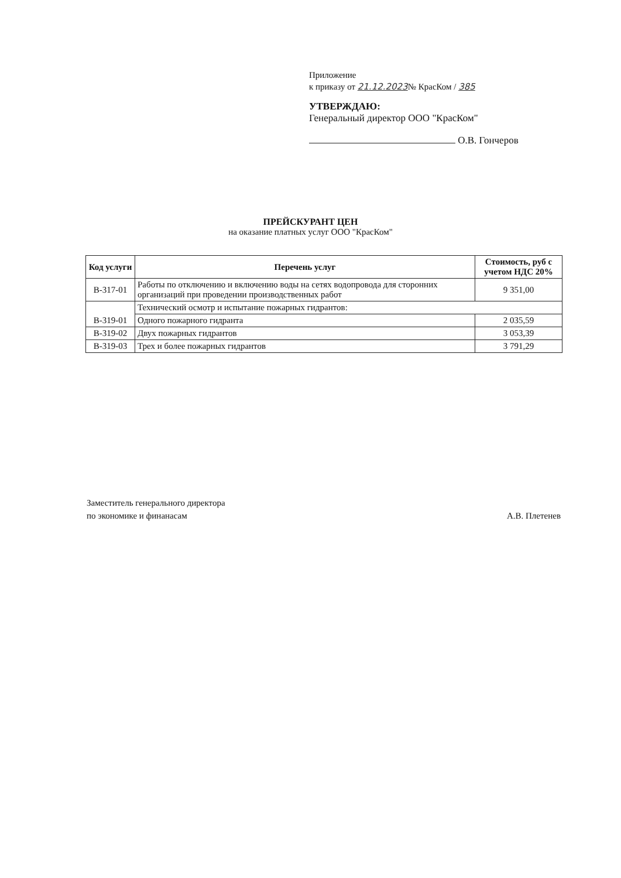Приложение
к приказу от 21.12.2023№ КрасКом / 385
УТВЕРЖДАЮ:
Генеральный директор ООО "КрасКом"
О.В. Гончеров
ПРЕЙСКУРАНТ ЦЕН
на оказание платных услуг ООО "КрасКом"
| Код услуги | Перечень услуг | Стоимость, руб с учетом НДС 20% |
| --- | --- | --- |
| В-317-01 | Работы по отключению и включению воды на сетях водопровода для сторонних организаций при проведении производственных работ | 9 351,00 |
| В-319-01 | Технический осмотр и испытание пожарных гидрантов: | |
| | Одного пожарного гидранта | 2 035,59 |
| В-319-02 | Двух пожарных гидрантов | 3 053,39 |
| В-319-03 | Трех и более пожарных гидрантов | 3 791,29 |
Заместитель генерального директора
по экономике и финанасам
А.В. Плетенев